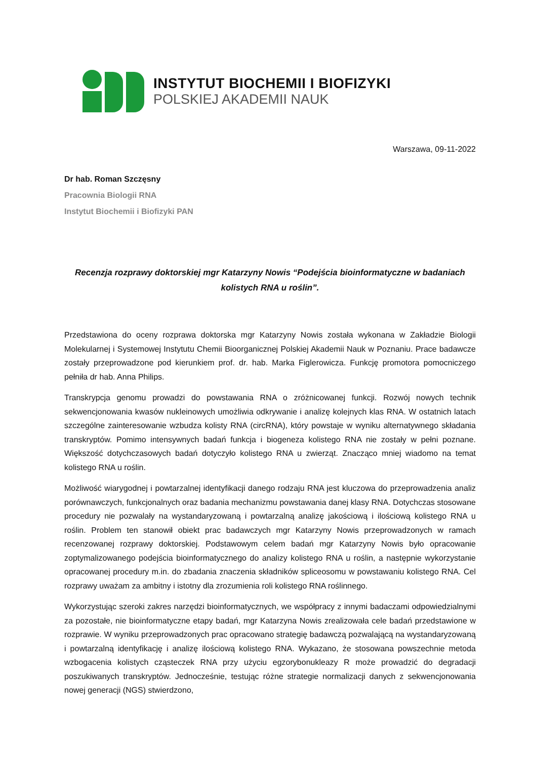INSTYTUT BIOCHEMII I BIOFIZYKI
POLSKIEJ AKADEMII NAUK
Warszawa, 09-11-2022
Dr hab. Roman Szczęsny
Pracownia Biologii RNA
Instytut Biochemii i Biofizyki PAN
Recenzja rozprawy doktorskiej mgr Katarzyny Nowis “Podejścia bioinformatyczne w badaniach kolistych RNA u roślin”.
Przedstawiona do oceny rozprawa doktorska mgr Katarzyny Nowis została wykonana w Zakładzie Biologii Molekularnej i Systemowej Instytutu Chemii Bioorganicznej Polskiej Akademii Nauk w Poznaniu. Prace badawcze zostały przeprowadzone pod kierunkiem prof. dr. hab. Marka Figlerowicza. Funkcję promotora pomocniczego pełniła dr hab. Anna Philips.
Transkrypcja genomu prowadzi do powstawania RNA o zróżnicowanej funkcji. Rozwój nowych technik sekwencjonowania kwasów nukleinowych umożliwia odkrywanie i analizę kolejnych klas RNA. W ostatnich latach szczególne zainteresowanie wzbudza kolisty RNA (circRNA), który powstaje w wyniku alternatywnego składania transkryptów. Pomimo intensywnych badań funkcja i biogeneza kolistego RNA nie zostały w pełni poznane. Większość dotychczasowych badań dotyczyło kolistego RNA u zwierząt. Znacząco mniej wiadomo na temat kolistego RNA u roślin.
Możliwość wiarygodnej i powtarzalnej identyfikacji danego rodzaju RNA jest kluczowa do przeprowadzenia analiz porównawczych, funkcjonalnych oraz badania mechanizmu powstawania danej klasy RNA. Dotychczas stosowane procedury nie pozwalały na wystandaryzowaną i powtarzalną analizę jakościową i ilościową kolistego RNA u roślin. Problem ten stanowił obiekt prac badawczych mgr Katarzyny Nowis przeprowadzonych w ramach recenzowanej rozprawy doktorskiej. Podstawowym celem badań mgr Katarzyny Nowis było opracowanie zoptymalizowanego podejścia bioinformatycznego do analizy kolistego RNA u roślin, a następnie wykorzystanie opracowanej procedury m.in. do zbadania znaczenia składników spliceosomu w powstawaniu kolistego RNA. Cel rozprawy uważam za ambitny i istotny dla zrozumienia roli kolistego RNA roślinnego.
Wykorzystując szeroki zakres narzędzi bioinformatycznych, we współpracy z innymi badaczami odpowiedzialnymi za pozostałe, nie bioinformatyczne etapy badań, mgr Katarzyna Nowis zrealizowała cele badań przedstawione w rozprawie. W wyniku przeprowadzonych prac opracowano strategię badawczą pozwalającą na wystandaryzowaną i powtarzalną identyfikację i analizę ilościową kolistego RNA. Wykazano, że stosowana powszechnie metoda wzbogacenia kolistych cząsteczek RNA przy użyciu egzorybonukleazy R może prowadzić do degradacji poszukiwanych transkryptów. Jednocześnie, testując różne strategie normalizacji danych z sekwencjonowania nowej generacji (NGS) stwierdzono,